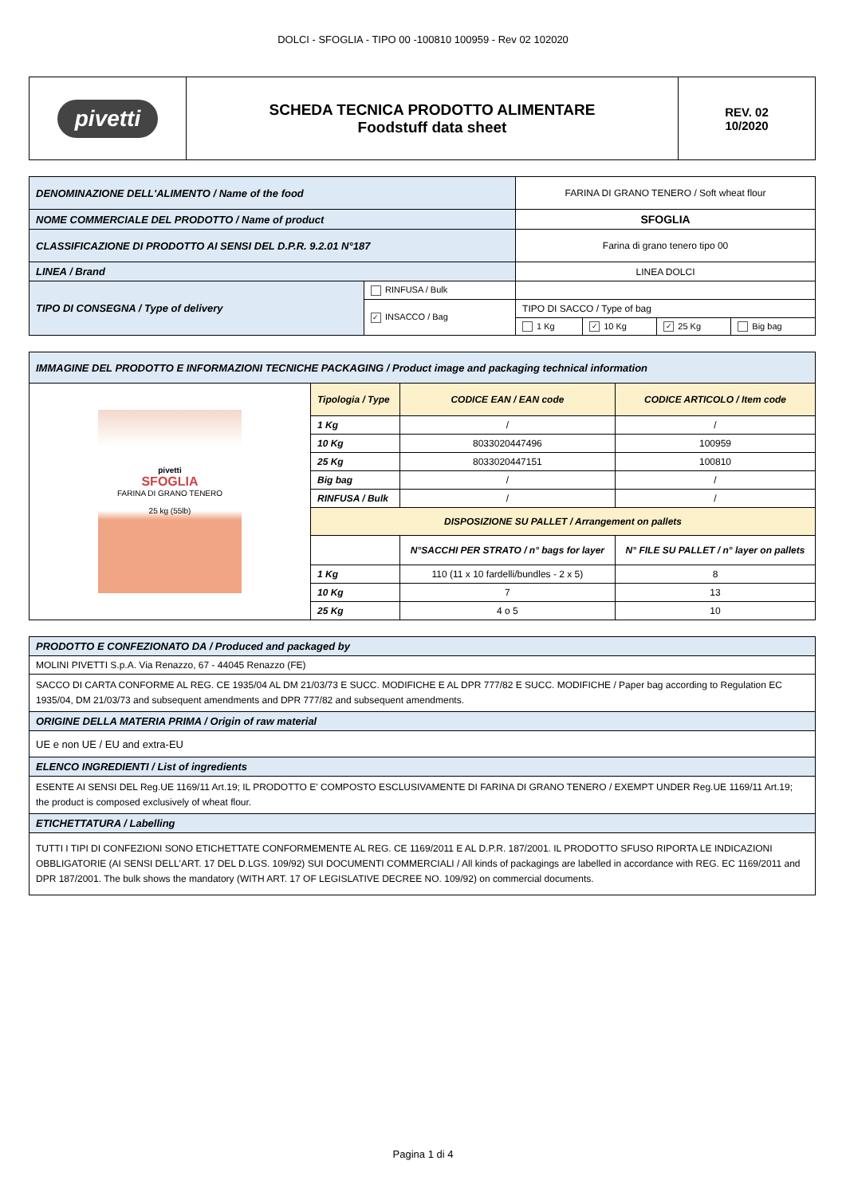DOLCI - SFOGLIA - TIPO 00 -100810 100959 - Rev 02 102020
| pivetti | SCHEDA TECNICA PRODOTTO ALIMENTARE Foodstuff data sheet | REV. 02 10/2020 |
| DENOMINAZIONE DELL'ALIMENTO / Name of the food | | FARINA DI GRANO TENERO / Soft wheat flour | | | |
| NOME COMMERCIALE DEL PRODOTTO / Name of product | | SFOGLIA | | | |
| CLASSIFICAZIONE DI PRODOTTO AI SENSI DEL D.P.R. 9.2.01 N°187 | | Farina di grano tenero tipo 00 | | | |
| LINEA / Brand | | LINEA DOLCI | | | |
| TIPO DI CONSEGNA / Type of delivery | RINFUSA / Bulk | | | | |
| | ✓ INSACCO / Bag | TIPO DI SACCO / Type of bag | | | |
| | | 1 Kg | ✓ 10 Kg | ✓ 25 Kg | Big bag |
| IMMAGINE DEL PRODOTTO E INFORMAZIONI TECNICHE PACKAGING / Product image and packaging technical information | | | |
| pivetti SFOGLIA FARINA DI GRANO TENERO 25 kg (55lb) | Tipologia / Type | CODICE EAN / EAN code | CODICE ARTICOLO / Item code |
| | 1 Kg | / | / |
| | 10 Kg | 8033020447496 | 100959 |
| | 25 Kg | 8033020447151 | 100810 |
| | Big bag | / | / |
| | RINFUSA / Bulk | / | / |
| | DISPOSIZIONE SU PALLET / Arrangement on pallets | | |
| | | N°SACCHI PER STRATO / n° bags for layer | N° FILE SU PALLET / n° layer on pallets |
| | 1 Kg | 110 (11 x 10 fardelli/bundles - 2 x 5) | 8 |
| | 10 Kg | 7 | 13 |
| | 25 Kg | 4 o 5 | 10 |
| PRODOTTO E CONFEZIONATO DA / Produced and packaged by |
| MOLINI PIVETTI S.p.A. Via Renazzo, 67 - 44045 Renazzo (FE) |
| SACCO DI CARTA CONFORME AL REG. CE 1935/04 AL DM 21/03/73 E SUCC. MODIFICHE E AL DPR 777/82 E SUCC. MODIFICHE / Paper bag according to Regulation EC 1935/04, DM 21/03/73 and subsequent amendments and DPR 777/82 and subsequent amendments. |
| ORIGINE DELLA MATERIA PRIMA / Origin of raw material |
| UE e non UE / EU and extra-EU |
| ELENCO INGREDIENTI / List of ingredients |
| ESENTE AI SENSI DEL Reg.UE 1169/11 Art.19; IL PRODOTTO E' COMPOSTO ESCLUSIVAMENTE DI FARINA DI GRANO TENERO / EXEMPT UNDER Reg.UE 1169/11 Art.19; the product is composed exclusively of wheat flour. |
| ETICHETTATURA / Labelling |
| TUTTI I TIPI DI CONFEZIONI SONO ETICHETTATE CONFORMEMENTE AL REG. CE 1169/2011 E AL D.P.R. 187/2001. IL PRODOTTO SFUSO RIPORTA LE INDICAZIONI OBBLIGATORIE (AI SENSI DELL'ART. 17 DEL D.LGS. 109/92) SUI DOCUMENTI COMMERCIALI / All kinds of packagings are labelled in accordance with REG. EC 1169/2011 and DPR 187/2001. The bulk shows the mandatory (WITH ART. 17 OF LEGISLATIVE DECREE NO. 109/92) on commercial documents. |
Pagina 1 di 4